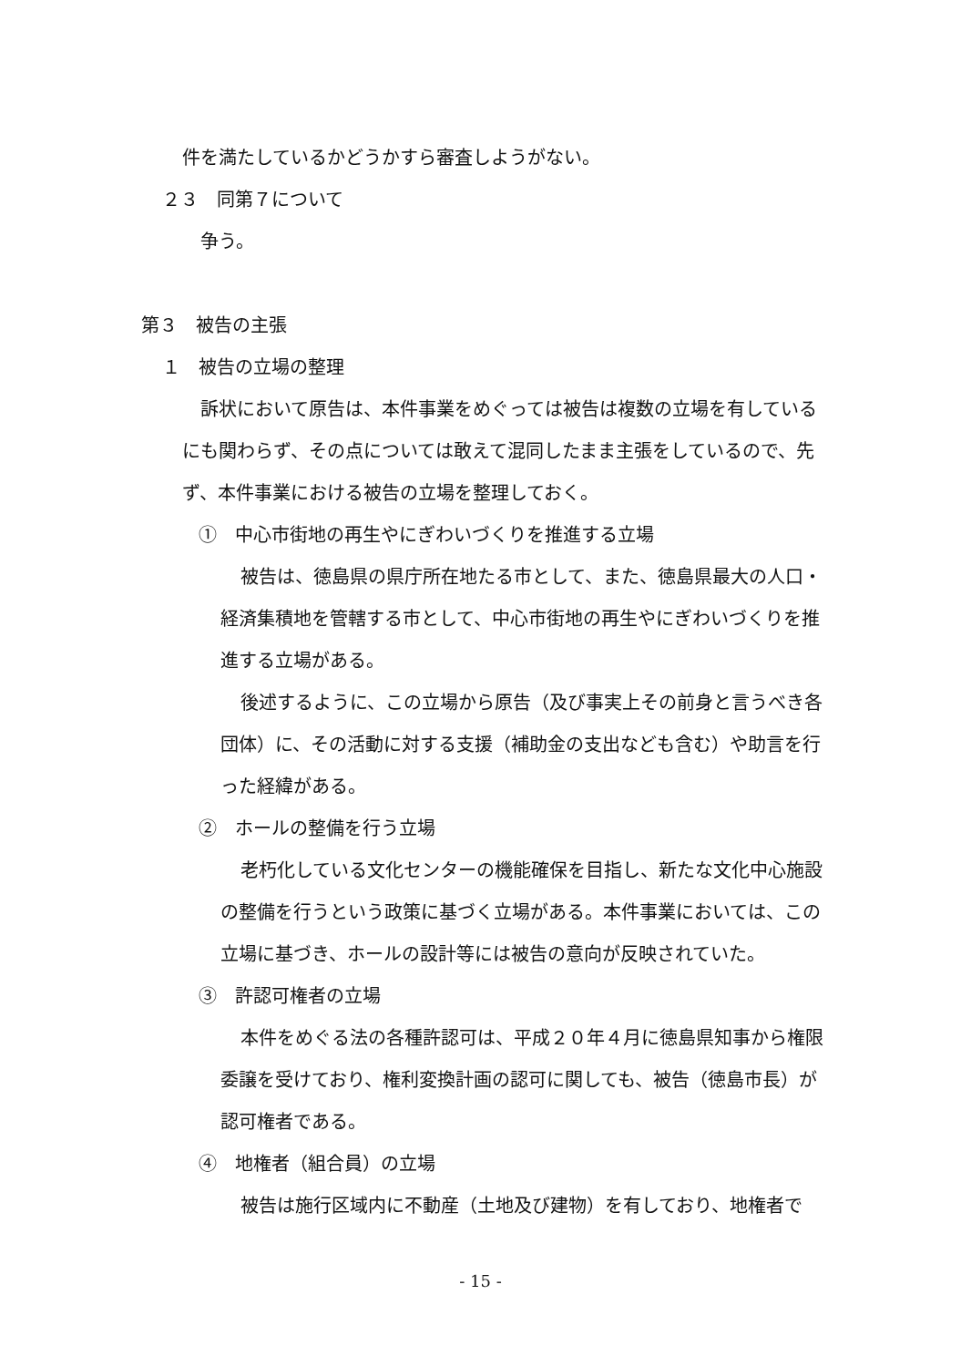件を満たしているかどうかすら審査しようがない。
２３　同第７について
争う。
第３　被告の主張
１　被告の立場の整理
訴状において原告は、本件事業をめぐっては被告は複数の立場を有しているにも関わらず、その点については敢えて混同したまま主張をしているので、先ず、本件事業における被告の立場を整理しておく。
①　中心市街地の再生やにぎわいづくりを推進する立場
被告は、徳島県の県庁所在地たる市として、また、徳島県最大の人口・経済集積地を管轄する市として、中心市街地の再生やにぎわいづくりを推進する立場がある。
後述するように、この立場から原告（及び事実上その前身と言うべき各団体）に、その活動に対する支援（補助金の支出なども含む）や助言を行った経緯がある。
②　ホールの整備を行う立場
老朽化している文化センターの機能確保を目指し、新たな文化中心施設の整備を行うという政策に基づく立場がある。本件事業においては、この立場に基づき、ホールの設計等には被告の意向が反映されていた。
③　許認可権者の立場
本件をめぐる法の各種許認可は、平成２０年４月に徳島県知事から権限委譲を受けており、権利変換計画の認可に関しても、被告（徳島市長）が認可権者である。
④　地権者（組合員）の立場
被告は施行区域内に不動産（土地及び建物）を有しており、地権者で
- 15 -